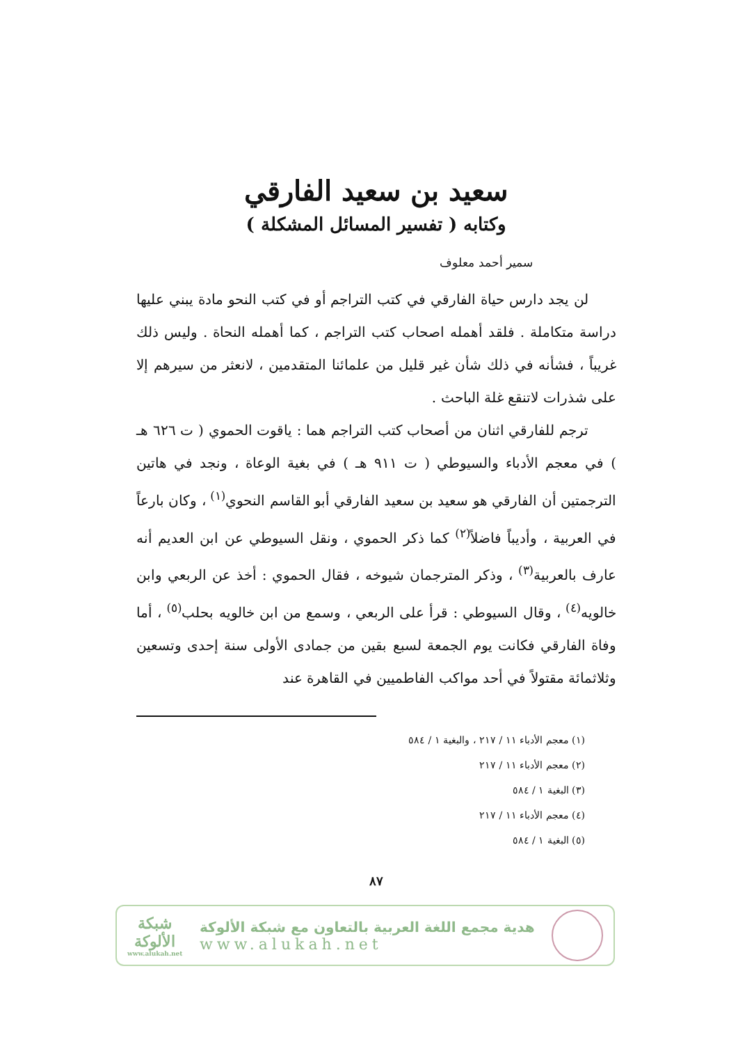سعيد بن سعيد الفارقي
وكتابه ( تفسير المسائل المشكلة )
سمير أحمد معلوف
لن يجد دارس حياة الفارقي في كتب التراجم أو في كتب النحو مادة يبني عليها دراسة متكاملة . فلقد أهمله اصحاب كتب التراجم ، كما أهمله النحاة . وليس ذلك غريباً ، فشأنه في ذلك شأن غير قليل من علمائنا المتقدمين ، لانعثر من سيرهم إلا على شذرات لاتنقع غلة الباحث .
ترجم للفارقي اثنان من أصحاب كتب التراجم هما : ياقوت الحموي ( ت ٦٢٦ هـ ) في معجم الأدباء والسيوطي ( ت ٩١١ هـ ) في بغية الوعاة ، ونجد في هاتين الترجمتين أن الفارقي هو سعيد بن سعيد الفارقي أبو القاسم النحوي<sup>(١)</sup> ، وكان بارعاً في العربية ، وأديباً فاضلاً<sup>(٢)</sup> كما ذكر الحموي ، ونقل السيوطي عن ابن العديم أنه عارف بالعربية<sup>(٣)</sup> ، وذكر المترجمان شيوخه ، فقال الحموي : أخذ عن الربعي وابن خالويه<sup>(٤)</sup> ، وقال السيوطي : قرأ على الربعي ، وسمع من ابن خالويه بحلب<sup>(٥)</sup> ، أما وفاة الفارقي فكانت يوم الجمعة لسبع بقين من جمادى الأولى سنة إحدى وتسعين وثلاثمائة مقتولاً في أحد مواكب الفاطميين في القاهرة عند
(١) معجم الأدباء ١١ / ٢١٧ ، والبغية ١ / ٥٨٤
(٢) معجم الأدباء ١١ / ٢١٧
(٣) البغية ١ / ٥٨٤
(٤) معجم الأدباء ١١ / ٢١٧
(٥) البغية ١ / ٥٨٤
٨٧
هدية مجمع اللغة العربية بالتعاون مع شبكة الألوكة
www.alukah.net
شبكة
الألوكة
www.alukah.net